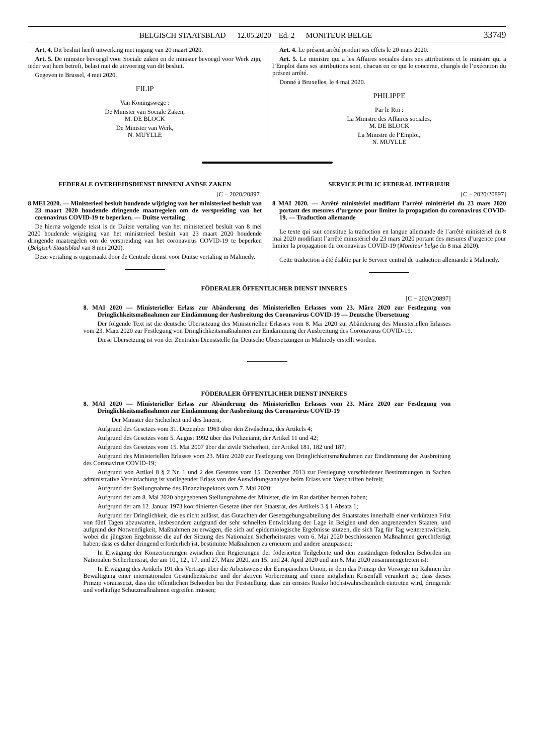BELGISCH STAATSBLAD — 12.05.2020 – Ed. 2 — MONITEUR BELGE 33749
Art. 4. Dit besluit heeft uitwerking met ingang van 20 maart 2020.
Art. 5. De minister bevoegd voor Sociale zaken en de minister bevoegd voor Werk zijn, ieder wat hem betreft, belast met de uitvoering van dit besluit.
Gegeven te Brussel, 4 mei 2020.
FILIP
Van Koningswege :
De Minister van Sociale Zaken,
M. DE BLOCK
De Minister van Werk,
N. MUYLLE
Art. 4. Le présent arrêté produit ses effets le 20 mars 2020.
Art. 5. Le ministre qui a les Affaires sociales dans ses attributions et le ministre qui a l’Emploi dans ses attributions sont, chacun en ce qui le concerne, chargés de l’exécution du présent arrêté.
Donné à Bruxelles, le 4 mai 2020.
PHILIPPE
Par le Roi :
La Ministre des Affaires sociales,
M. DE BLOCK
La Ministre de l’Emploi,
N. MUYLLE
FEDERALE OVERHEIDSDIENST BINNENLANDSE ZAKEN
[C − 2020/20897]
8 MEI 2020. — Ministerieel besluit houdende wijziging van het ministerieel besluit van 23 maart 2020 houdende dringende maatregelen om de verspreiding van het coronavirus COVID-19 te beperken. — Duitse vertaling
De hierna volgende tekst is de Duitse vertaling van het ministerieel besluit van 8 mei 2020 houdende wijziging van het ministerieel besluit van 23 maart 2020 houdende dringende maatregelen om de verspreiding van het coronavirus COVID-19 te beperken (Belgisch Staatsblad van 8 mei 2020).
Deze vertaling is opgemaakt door de Centrale dienst voor Duitse vertaling in Malmedy.
SERVICE PUBLIC FEDERAL INTERIEUR
[C − 2020/20897]
8 MAI 2020. — Arrêté ministériel modifiant l’arrêté ministériel du 23 mars 2020 portant des mesures d’urgence pour limiter la propagation du coronavirus COVID-19. — Traduction allemande
Le texte qui suit constitue la traduction en langue allemande de l’arrêté ministériel du 8 mai 2020 modifiant l’arrêté ministériel du 23 mars 2020 portant des mesures d’urgence pour limiter la propagation du coronavirus COVID-19 (Moniteur belge du 8 mai 2020).
Cette traduction a été établie par le Service central de traduction allemande à Malmedy.
FÖDERALER ÖFFENTLICHER DIENST INNERES
[C − 2020/20897]
8. MAI 2020 — Ministerieller Erlass zur Abänderung des Ministeriellen Erlasses vom 23. März 2020 zur Festlegung von Dringlichkeitsmaßnahmen zur Eindämmung der Ausbreitung des Coronavirus COVID-19 — Deutsche Übersetzung
Der folgende Text ist die deutsche Übersetzung des Ministeriellen Erlasses vom 8. Mai 2020 zur Abänderung des Ministeriellen Erlasses vom 23. März 2020 zur Festlegung von Dringlichkeitsmaßnahmen zur Eindämmung der Ausbreitung des Coronavirus COVID-19.
Diese Übersetzung ist von der Zentralen Dienststelle für Deutsche Übersetzungen in Malmedy erstellt worden.
FÖDERALER ÖFFENTLICHER DIENST INNERES
8. MAI 2020 — Ministerieller Erlass zur Abänderung des Ministeriellen Erlasses vom 23. März 2020 zur Festlegung von Dringlichkeitsmaßnahmen zur Eindämmung der Ausbreitung des Coronavirus COVID-19
Der Minister der Sicherheit und des Innern,
Aufgrund des Gesetzes vom 31. Dezember 1963 über den Zivilschutz, des Artikels 4;
Aufgrund des Gesetzes vom 5. August 1992 über das Polizeiamt, der Artikel 11 und 42;
Aufgrund des Gesetzes vom 15. Mai 2007 über die zivile Sicherheit, der Artikel 181, 182 und 187;
Aufgrund des Ministeriellen Erlasses vom 23. März 2020 zur Festlegung von Dringlichkeitsmaßnahmen zur Eindämmung der Ausbreitung des Coronavirus COVID-19;
Aufgrund von Artikel 8 § 2 Nr. 1 und 2 des Gesetzes vom 15. Dezember 2013 zur Festlegung verschiedener Bestimmungen in Sachen administrative Vereinfachung ist vorliegender Erlass von der Auswirkungsanalyse beim Erlass von Vorschriften befreit;
Aufgrund der Stellungnahme des Finanzinspektors vom 7. Mai 2020;
Aufgrund der am 8. Mai 2020 abgegebenen Stellungnahme der Minister, die im Rat darüber beraten haben;
Aufgrund der am 12. Januar 1973 koordinierten Gesetze über den Staatsrat, des Artikels 3 § 1 Absatz 1;
Aufgrund der Dringlichkeit, die es nicht zulässt, das Gutachten der Gesetzgebungsabteilung des Staatsrates innerhalb einer verkürzten Frist von fünf Tagen abzuwarten, insbesondere aufgrund der sehr schnellen Entwicklung der Lage in Belgien und den angrenzenden Staaten, und aufgrund der Notwendigkeit, Maßnahmen zu erwägen, die sich auf epidemiologische Ergebnisse stützen, die sich Tag für Tag weiterentwickeln, wobei die jüngsten Ergebnisse die auf der Sitzung des Nationalen Sicherheitsrates vom 6. Mai 2020 beschlossenen Maßnahmen gerechtfertigt haben; dass es daher dringend erforderlich ist, bestimmte Maßnahmen zu erneuern und andere anzupassen;
In Erwägung der Konzertierungen zwischen den Regierungen der föderierten Teilgebiete und den zuständigen föderalen Behörden im Nationalen Sicherheitsrat, der am 10., 12., 17. und 27. März 2020, am 15. und 24. April 2020 und am 6. Mai 2020 zusammengetreten ist;
In Erwägung des Artikels 191 des Vertrags über die Arbeitsweise der Europäischen Union, in dem das Prinzip der Vorsorge im Rahmen der Bewältigung einer internationalen Gesundheitskrise und der aktiven Vorbereitung auf einen möglichen Krisenfall verankert ist; dass dieses Prinzip voraussetzt, dass die öffentlichen Behörden bei der Feststellung, dass ein ernstes Risiko höchstwahrscheinlich eintreten wird, dringende und vorläufige Schutzmaßnahmen ergreifen müssen;